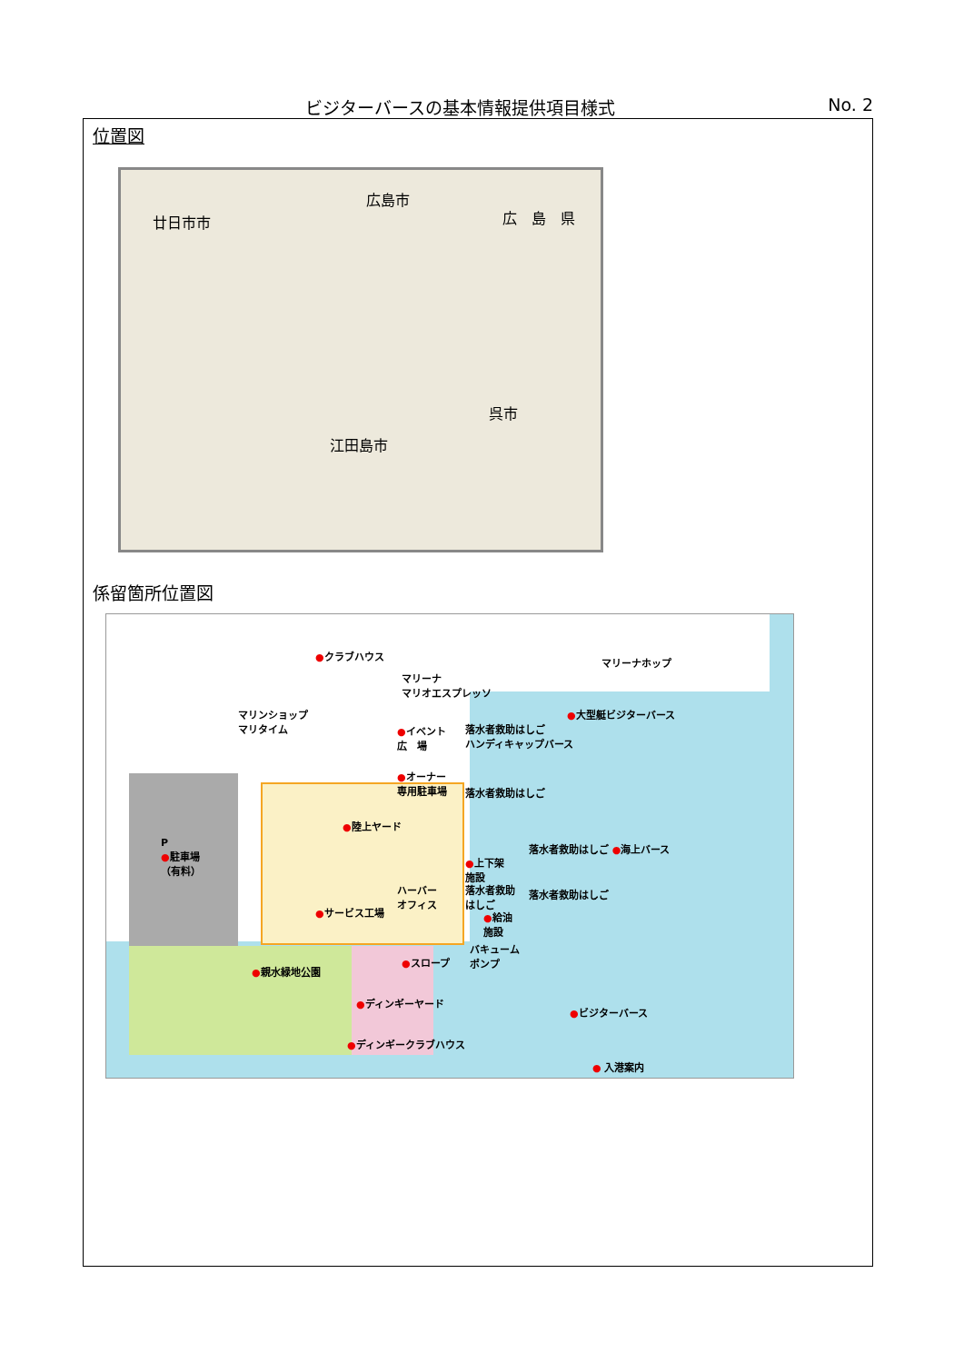ビジターバースの基本情報提供項目様式 No. 2
位置図
広島市
広　島　県 廿日市市
江田島市
呉市
係留箇所位置図
●クラブハウス
マリーナホップ
マリーナ
マリオエスプレッソ
マリンショップ
マリタイム
●大型艇ビジターバース
●イベント
広　場
落水者救助はしご
ハンディキャップバース
●オーナー
専用駐車場 落水者救助はしご
●陸上ヤード
P
●駐車場
（有料）
落水者救助はしご ●海上バース
●上下架
施設
ハーバー
オフィス
落水者救助
はしご
落水者救助はしご
●サービス工場 ●給油
施設
バキューム
ポンプ ●スロープ
●親水緑地公園
●ディンギーヤード
●ビジターバース
●ディンギークラブハウス
● 入港案内